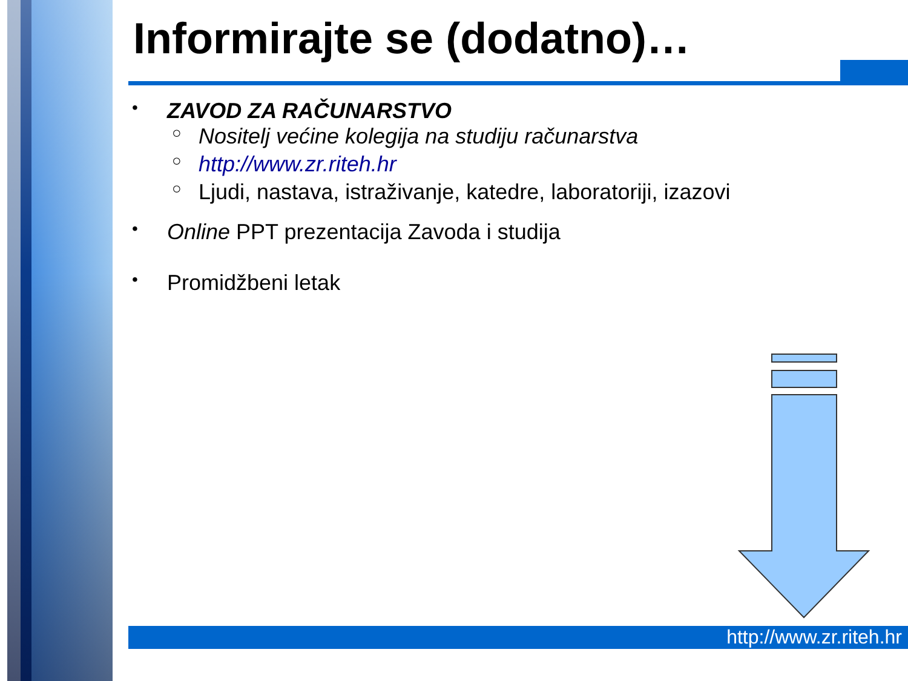Informirajte se (dodatno)…
• ZAVOD ZA RAČUNARSTVO
○ Nositelj većine kolegija na studiju računarstva
○ http://www.zr.riteh.hr
○ Ljudi, nastava, istraživanje, katedre, laboratoriji, izazovi
• Online PPT prezentacija Zavoda i studija
• Promidžbeni letak
http://www.zr.riteh.hr